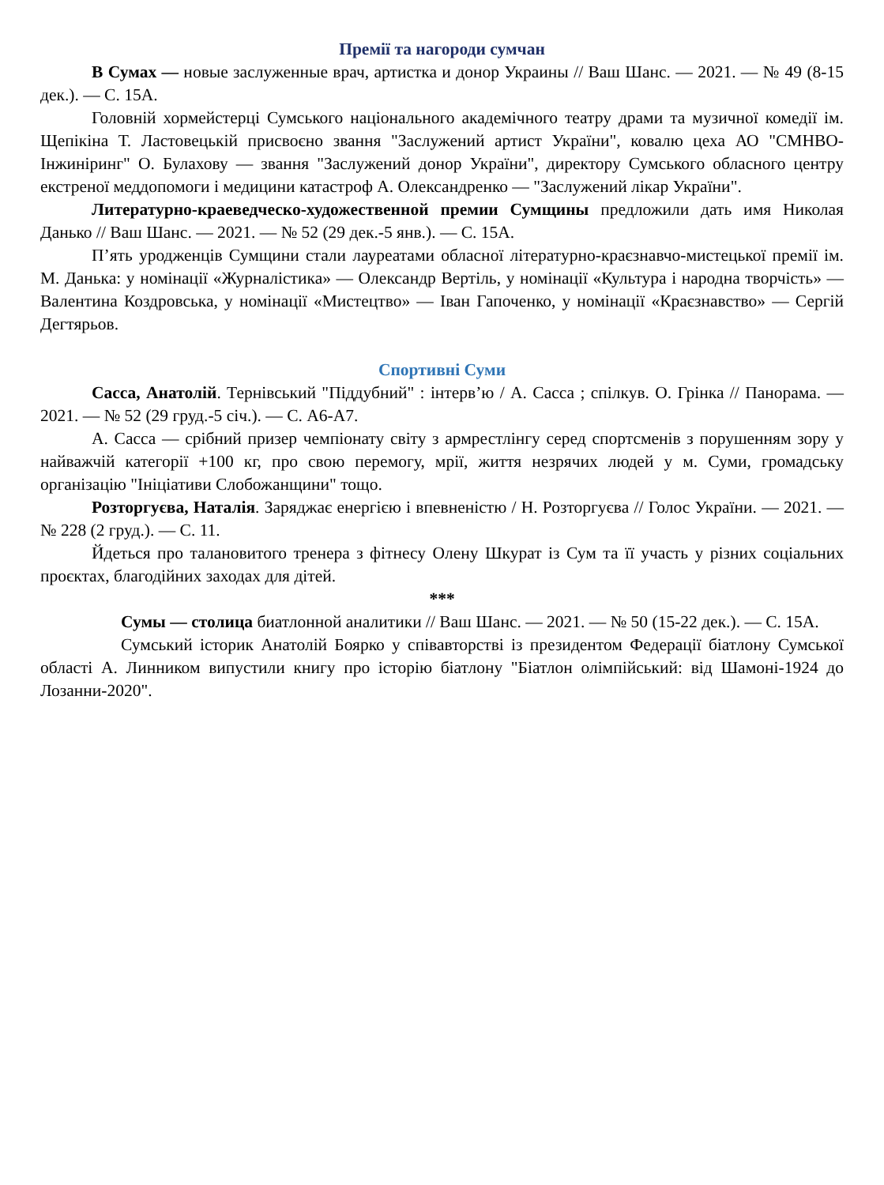Премії та нагороди сумчан
В Сумах — новые заслуженные врач, артистка и донор Украины // Ваш Шанс. — 2021. — № 49 (8-15 дек.). — С. 15А.
Головній хормейстерці Сумського національного академічного театру драми та музичної комедії ім. Щепікіна Т. Ластовецькій присвоєно звання "Заслужений артист України", ковалю цеха АО "СМНВО-Інжиніринг" О. Булахову — звання "Заслужений донор України", директору Сумського обласного центру екстреної меддопомоги і медицини катастроф А. Олександренко — "Заслужений лікар України".
Литературно-краеведческо-художественной премии Сумщины предложили дать имя Николая Данько // Ваш Шанс. — 2021. — № 52 (29 дек.-5 янв.). — С. 15А.
П’ять уродженців Сумщини стали лауреатами обласної літературно-краєзнавчо-мистецької премії ім. М. Данька: у номінації «Журналістика» — Олександр Вертіль, у номінації «Культура і народна творчість» — Валентина Коздровська, у номінації «Мистецтво» — Іван Гапоченко, у номінації «Краєзнавство» — Сергій Дегтярьов.
Спортивні Суми
Сасса, Анатолій. Тернівський "Піддубний" : інтерв’ю / А. Сасса ; спілкув. О. Грінка // Панорама. — 2021. — № 52 (29 груд.-5 січ.). — С. А6-А7.
А. Сасса — срібний призер чемпіонату світу з армрестлінгу серед спортсменів з порушенням зору у найважчій категорії +100 кг, про свою перемогу, мрії, життя незрячих людей у м. Суми, громадську організацію "Ініціативи Слобожанщини" тощо.
Розторгуєва, Наталія. Заряджає енергією і впевненістю / Н. Розторгуєва // Голос України. — 2021. — № 228 (2 груд.). — С. 11.
Йдеться про талановитого тренера з фітнесу Олену Шкурат із Сум та її участь у різних соціальних проєктах, благодійних заходах для дітей.
***
Сумы — столица биатлонной аналитики // Ваш Шанс. — 2021. — № 50 (15-22 дек.). — С. 15А.
Сумський історик Анатолій Боярко у співавторстві із президентом Федерації біатлону Сумської області А. Линником випустили книгу про історію біатлону "Біатлон олімпійський: від Шамоні-1924 до Лозанни-2020".